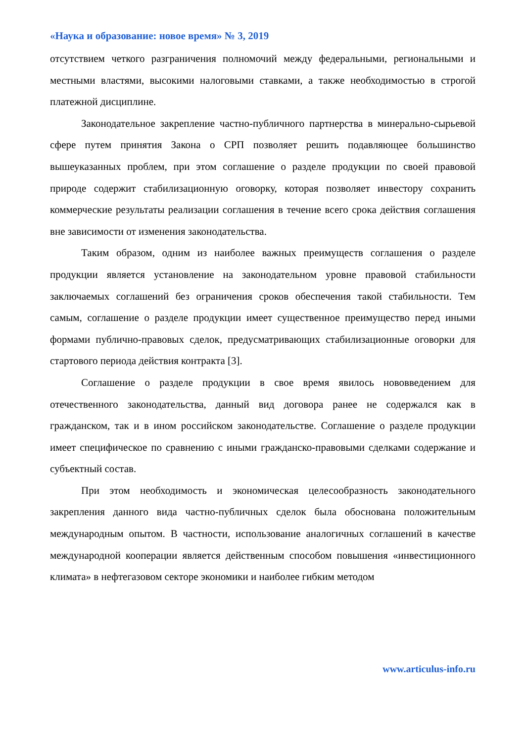«Наука и образование: новое время» № 3, 2019
отсутствием четкого разграничения полномочий между федеральными, региональными и местными властями, высокими налоговыми ставками, а также необходимостью в строгой платежной дисциплине.
Законодательное закрепление частно-публичного партнерства в минерально-сырьевой сфере путем принятия Закона о СРП позволяет решить подавляющее большинство вышеуказанных проблем, при этом соглашение о разделе продукции по своей правовой природе содержит стабилизационную оговорку, которая позволяет инвестору сохранить коммерческие результаты реализации соглашения в течение всего срока действия соглашения вне зависимости от изменения законодательства.
Таким образом, одним из наиболее важных преимуществ соглашения о разделе продукции является установление на законодательном уровне правовой стабильности заключаемых соглашений без ограничения сроков обеспечения такой стабильности. Тем самым, соглашение о разделе продукции имеет существенное преимущество перед иными формами публично-правовых сделок, предусматривающих стабилизационные оговорки для стартового периода действия контракта [3].
Соглашение о разделе продукции в свое время явилось нововведением для отечественного законодательства, данный вид договора ранее не содержался как в гражданском, так и в ином российском законодательстве. Соглашение о разделе продукции имеет специфическое по сравнению с иными гражданско-правовыми сделками содержание и субъектный состав.
При этом необходимость и экономическая целесообразность законодательного закрепления данного вида частно-публичных сделок была обоснована положительным международным опытом. В частности, использование аналогичных соглашений в качестве международной кооперации является действенным способом повышения «инвестиционного климата» в нефтегазовом секторе экономики и наиболее гибким методом
www.articulus-info.ru